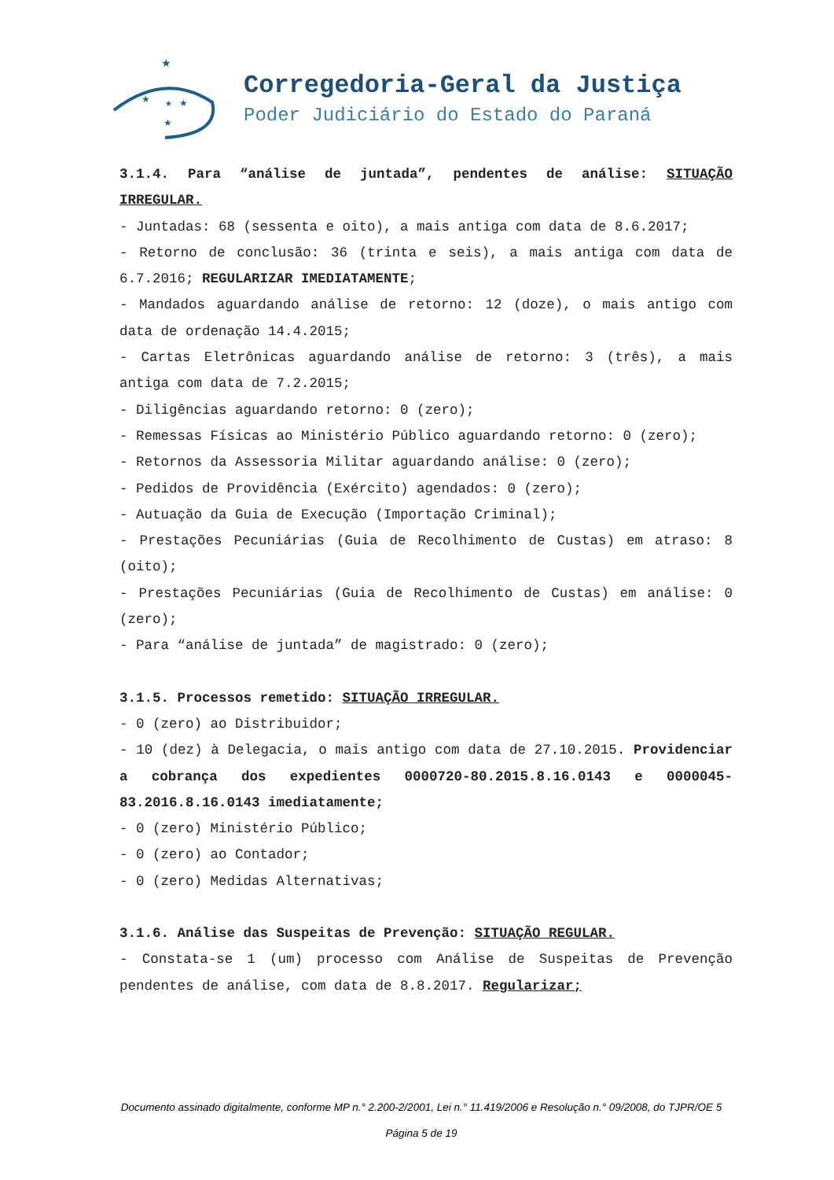★
★
★
★
★
Corregedoria-Geral da Justiça
Poder Judiciário do Estado do Paraná
3.1.4. Para “análise de juntada”, pendentes de análise: SITUAÇÃO IRREGULAR.
- Juntadas: 68 (sessenta e oito), a mais antiga com data de 8.6.2017;
- Retorno de conclusão: 36 (trinta e seis), a mais antiga com data de 6.7.2016; REGULARIZAR IMEDIATAMENTE;
- Mandados aguardando análise de retorno: 12 (doze), o mais antigo com data de ordenação 14.4.2015;
- Cartas Eletrônicas aguardando análise de retorno: 3 (três), a mais antiga com data de 7.2.2015;
- Diligências aguardando retorno: 0 (zero);
- Remessas Físicas ao Ministério Público aguardando retorno: 0 (zero);
- Retornos da Assessoria Militar aguardando análise: 0 (zero);
- Pedidos de Providência (Exército) agendados: 0 (zero);
- Autuação da Guia de Execução (Importação Criminal);
- Prestações Pecuniárias (Guia de Recolhimento de Custas) em atraso: 8 (oito);
- Prestações Pecuniárias (Guia de Recolhimento de Custas) em análise: 0 (zero);
- Para “análise de juntada” de magistrado: 0 (zero);
3.1.5. Processos remetido: SITUAÇÃO IRREGULAR.
- 0 (zero) ao Distribuidor;
- 10 (dez) à Delegacia, o mais antigo com data de 27.10.2015. Providenciar a cobrança dos expedientes 0000720-80.2015.8.16.0143 e 0000045-83.2016.8.16.0143 imediatamente;
- 0 (zero) Ministério Público;
- 0 (zero) ao Contador;
- 0 (zero) Medidas Alternativas;
3.1.6. Análise das Suspeitas de Prevenção: SITUAÇÃO REGULAR.
- Constata-se 1 (um) processo com Análise de Suspeitas de Prevenção pendentes de análise, com data de 8.8.2017. Regularizar;
Documento assinado digitalmente, conforme MP n.° 2.200-2/2001, Lei n.° 11.419/2006 e Resolução n.° 09/2008, do TJPR/OE 5
Página 5 de 19